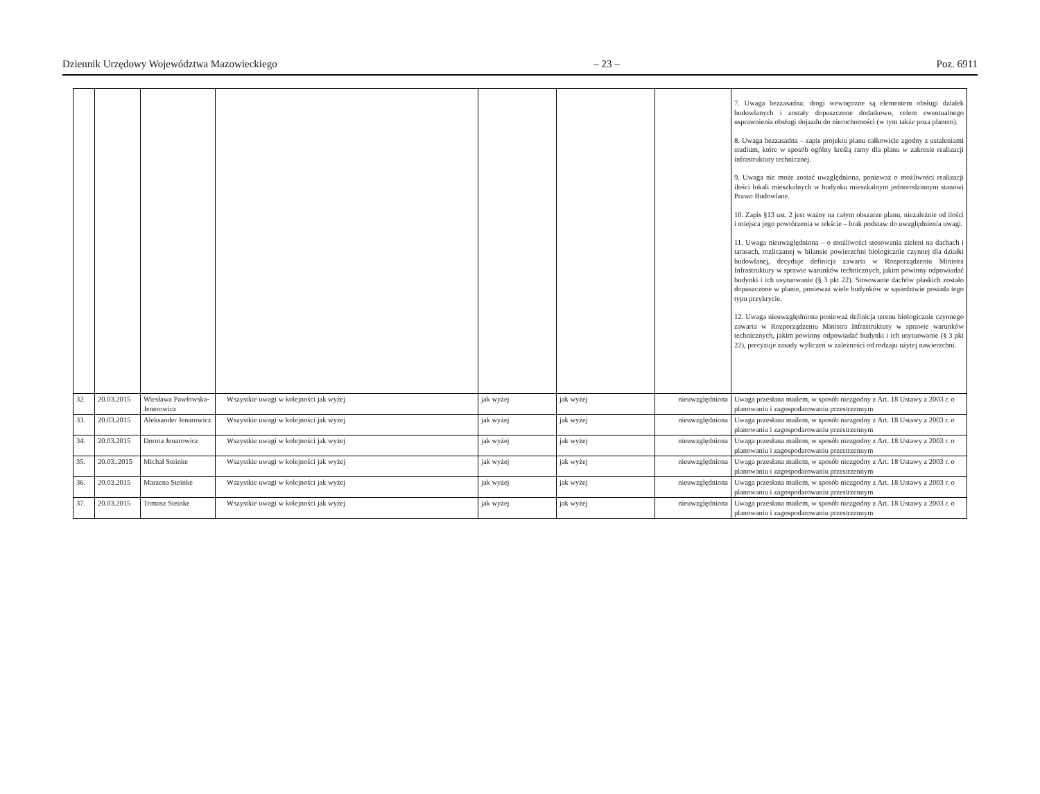Dziennik Urzędowy Województwa Mazowieckiego – 23 – Poz. 6911
| | | | | | | | 7. Uwaga bezzasadna: drogi wewnętrzne są elementem obsługi działek budowlanych i zostały dopuszczone dodatkowo, celem ewentualnego usprawnienia obsługi dojazdu do nieruchomości (w tym także poza planem). 8. Uwaga bezzasadna – zapis projektu planu całkowicie zgodny z ustaleniami studium, które w sposób ogólny kreślą ramy dla planu w zakresie realizacji infrastruktury technicznej. 9. Uwaga nie może zostać uwzględniona, ponieważ o możliwości realizacji ilości lokali mieszkalnych w budynku mieszkalnym jednorodzinnym stanowi Prawo Budowlane. 10. Zapis §13 ust. 2 jest ważny na całym obszarze planu, niezależnie od ilości i miejsca jego powtórzenia w tekście – brak podstaw do uwzględnienia uwagi. 11. Uwaga nieuwzględniona – o możliwości stosowania zieleni na dachach i tarasach, rozliczanej w bilansie powierzchni biologicznie czynnej dla działki budowlanej, decyduje definicja zawarta w Rozporządzeniu Ministra Infrastruktury w sprawie warunków technicznych, jakim powinny odpowiadać budynki i ich usytuowanie (§ 3 pkt 22). Stosowanie dachów płaskich zostało dopuszczone w planie, ponieważ wiele budynków w sąsiedztwie posiada tego typu przykrycie. 12. Uwaga nieuwzględniona ponieważ definicja terenu biologicznie czynnego zawarta w Rozporządzeniu Ministra Infrastruktury w sprawie warunków technicznych, jakim powinny odpowiadać budynki i ich usytuowanie (§ 3 pkt 22), precyzuje zasady wyliczeń w zależności od rodzaju użytej nawierzchni. |
| 32. | 20.03.2015 | Wiesława Pawłowska-Jenerowicz | Wszystkie uwagi w kolejności jak wyżej | jak wyżej | jak wyżej | nieuwzględniona | Uwaga przesłana mailem, w sposób niezgodny z Art. 18 Ustawy z 2003 r. o planowaniu i zagospodarowaniu przestrzennym |
| 33. | 20.03.2015 | Aleksander Jenarowicz | Wszystkie uwagi w kolejności jak wyżej | jak wyżej | jak wyżej | nieuwzględniona | Uwaga przesłana mailem, w sposób niezgodny z Art. 18 Ustawy z 2003 r. o planowaniu i zagospodarowaniu przestrzennym |
| 34. | 20.03.2015 | Dorota Jenarowicz | Wszystkie uwagi w kolejności jak wyżej | jak wyżej | jak wyżej | nieuwzględniona | Uwaga przesłana mailem, w sposób niezgodny z Art. 18 Ustawy z 2003 r. o planowaniu i zagospodarowaniu przestrzennym |
| 35. | 20.03..2015 | Michał Steinke | Wszystkie uwagi w kolejności jak wyżej | jak wyżej | jak wyżej | nieuwzględniona | Uwaga przesłana mailem, w sposób niezgodny z Art. 18 Ustawy z 2003 r. o planowaniu i zagospodarowaniu przestrzennym |
| 36. | 20.03.2015 | Marzena Steinke | Wszystkie uwagi w kolejności jak wyżej | jak wyżej | jak wyżej | nieuwzględniona | Uwaga przesłana mailem, w sposób niezgodny z Art. 18 Ustawy z 2003 r. o planowaniu i zagospodarowaniu przestrzennym |
| 37. | 20.03.2015 | Tomasz Steinke | Wszystkie uwagi w kolejności jak wyżej | jak wyżej | jak wyżej | nieuwzględniona | Uwaga przesłana mailem, w sposób niezgodny z Art. 18 Ustawy z 2003 r. o planowaniu i zagospodarowaniu przestrzennym |